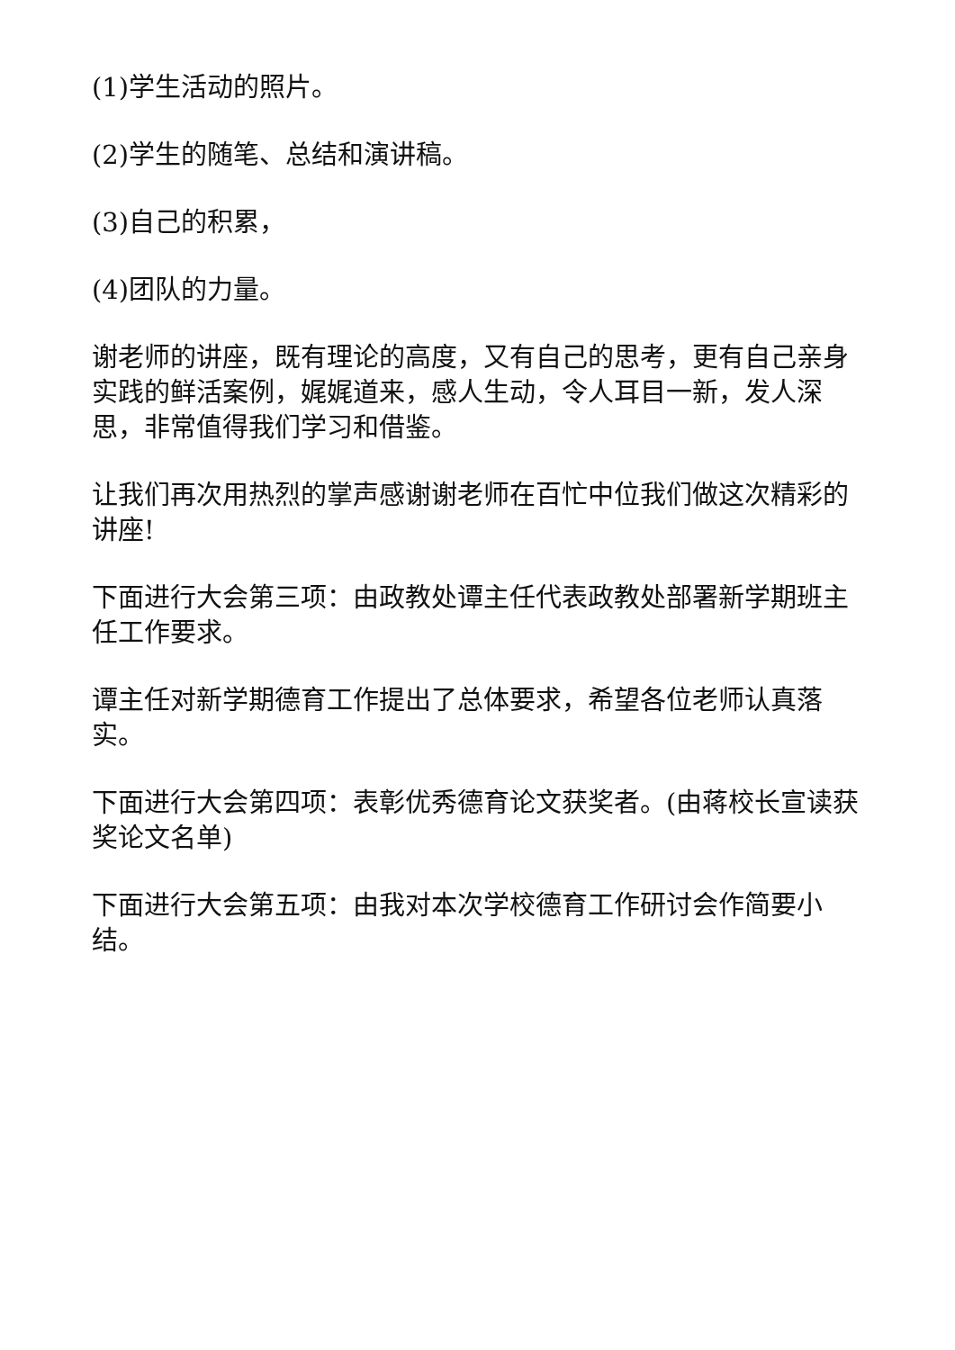(1)学生活动的照片。
(2)学生的随笔、总结和演讲稿。
(3)自己的积累，
(4)团队的力量。
谢老师的讲座，既有理论的高度，又有自己的思考，更有自己亲身实践的鲜活案例，娓娓道来，感人生动，令人耳目一新，发人深思，非常值得我们学习和借鉴。
让我们再次用热烈的掌声感谢谢老师在百忙中位我们做这次精彩的讲座!
下面进行大会第三项：由政教处谭主任代表政教处部署新学期班主任工作要求。
谭主任对新学期德育工作提出了总体要求，希望各位老师认真落实。
下面进行大会第四项：表彰优秀德育论文获奖者。(由蒋校长宣读获奖论文名单)
下面进行大会第五项：由我对本次学校德育工作研讨会作简要小结。